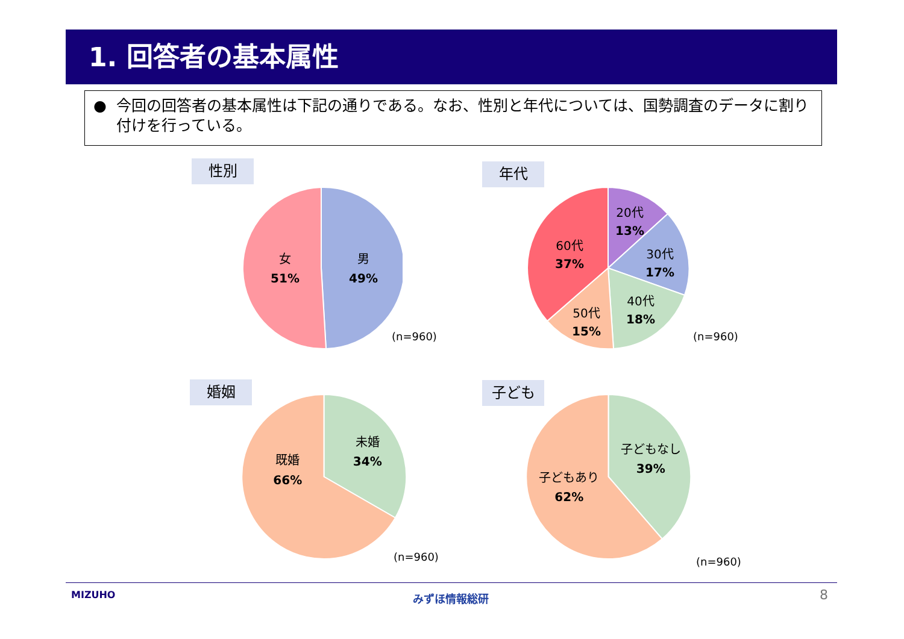1. 回答者の基本属性
● 今回の回答者の基本属性は下記の通りである。なお、性別と年代については、国勢調査のデータに割り付けを行っている。
性別
女
51%
男
49%
(n=960)
年代
20代
13%
30代
17%
40代
18%
50代
15%
60代
37%
(n=960)
婚姻
既婚
66%
未婚
34%
(n=960)
子ども
子どもあり
62%
子どもなし
39%
(n=960)
MIZUHO みずほ情報総研 8